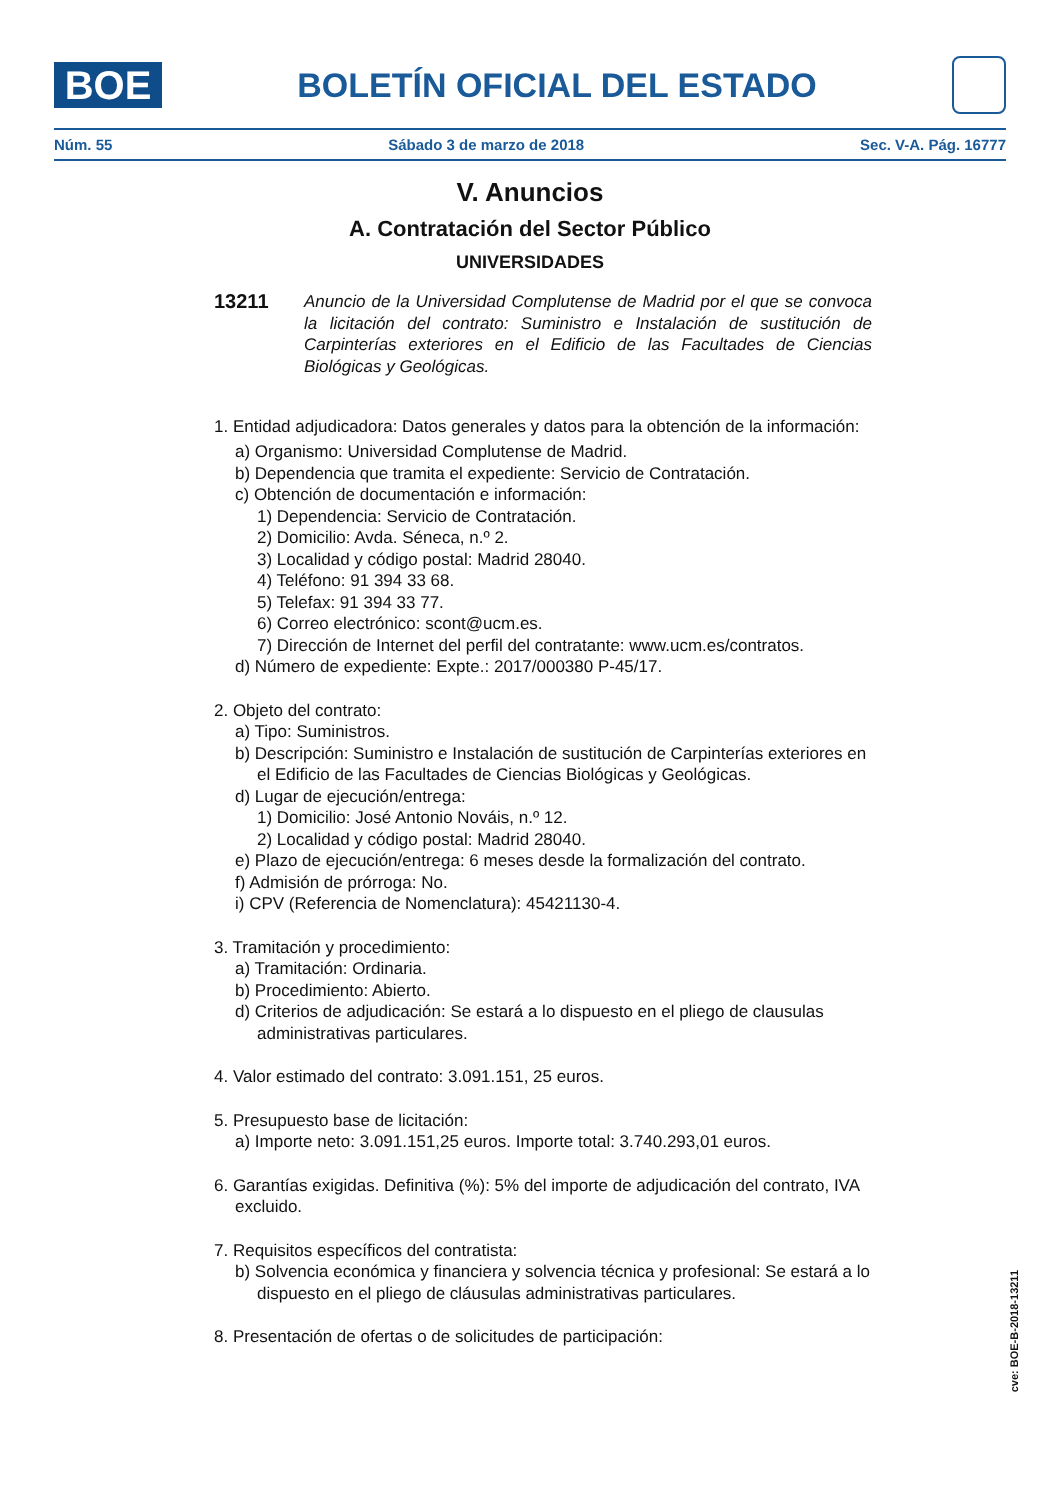BOE
BOLETÍN OFICIAL DEL ESTADO
Núm. 55 Sábado 3 de marzo de 2018 Sec. V-A. Pág. 16777
V. Anuncios
A. Contratación del Sector Público
UNIVERSIDADES
13211 Anuncio de la Universidad Complutense de Madrid por el que se convoca la licitación del contrato: Suministro e Instalación de sustitución de Carpinterías exteriores en el Edificio de las Facultades de Ciencias Biológicas y Geológicas.
1. Entidad adjudicadora: Datos generales y datos para la obtención de la información:
a) Organismo: Universidad Complutense de Madrid.
b) Dependencia que tramita el expediente: Servicio de Contratación.
c) Obtención de documentación e información:
1) Dependencia: Servicio de Contratación.
2) Domicilio: Avda. Séneca, n.º 2.
3) Localidad y código postal: Madrid 28040.
4) Teléfono: 91 394 33 68.
5) Telefax: 91 394 33 77.
6) Correo electrónico: scont@ucm.es.
7) Dirección de Internet del perfil del contratante: www.ucm.es/contratos.
d) Número de expediente: Expte.: 2017/000380 P-45/17.
2. Objeto del contrato:
a) Tipo: Suministros.
b) Descripción: Suministro e Instalación de sustitución de Carpinterías exteriores en el Edificio de las Facultades de Ciencias Biológicas y Geológicas.
d) Lugar de ejecución/entrega:
1) Domicilio: José Antonio Nováis, n.º 12.
2) Localidad y código postal: Madrid 28040.
e) Plazo de ejecución/entrega: 6 meses desde la formalización del contrato.
f) Admisión de prórroga: No.
i) CPV (Referencia de Nomenclatura): 45421130-4.
3. Tramitación y procedimiento:
a) Tramitación: Ordinaria.
b) Procedimiento: Abierto.
d) Criterios de adjudicación: Se estará a lo dispuesto en el pliego de clausulas administrativas particulares.
4. Valor estimado del contrato: 3.091.151, 25 euros.
5. Presupuesto base de licitación:
a) Importe neto: 3.091.151,25 euros. Importe total: 3.740.293,01 euros.
6. Garantías exigidas. Definitiva (%): 5% del importe de adjudicación del contrato, IVA excluido.
7. Requisitos específicos del contratista:
b) Solvencia económica y financiera y solvencia técnica y profesional: Se estará a lo dispuesto en el pliego de cláusulas administrativas particulares.
8. Presentación de ofertas o de solicitudes de participación:
cve: BOE-B-2018-13211